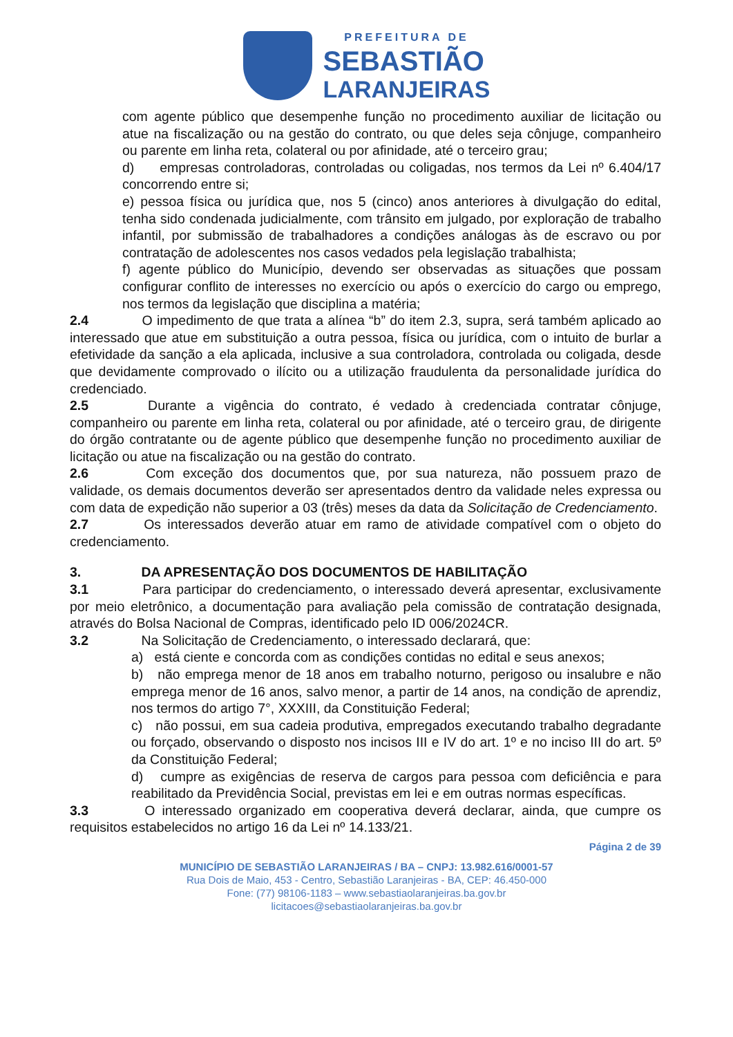PREFEITURA DE
SEBASTIÃO
LARANJEIRAS
com agente público que desempenhe função no procedimento auxiliar de licitação ou atue na fiscalização ou na gestão do contrato, ou que deles seja cônjuge, companheiro ou parente em linha reta, colateral ou por afinidade, até o terceiro grau;
d) empresas controladoras, controladas ou coligadas, nos termos da Lei nº 6.404/17 concorrendo entre si;
e) pessoa física ou jurídica que, nos 5 (cinco) anos anteriores à divulgação do edital, tenha sido condenada judicialmente, com trânsito em julgado, por exploração de trabalho infantil, por submissão de trabalhadores a condições análogas às de escravo ou por contratação de adolescentes nos casos vedados pela legislação trabalhista;
f) agente público do Município, devendo ser observadas as situações que possam configurar conflito de interesses no exercício ou após o exercício do cargo ou emprego, nos termos da legislação que disciplina a matéria;
2.4 O impedimento de que trata a alínea “b” do item 2.3, supra, será também aplicado ao interessado que atue em substituição a outra pessoa, física ou jurídica, com o intuito de burlar a efetividade da sanção a ela aplicada, inclusive a sua controladora, controlada ou coligada, desde que devidamente comprovado o ilícito ou a utilização fraudulenta da personalidade jurídica do credenciado.
2.5 Durante a vigência do contrato, é vedado à credenciada contratar cônjuge, companheiro ou parente em linha reta, colateral ou por afinidade, até o terceiro grau, de dirigente do órgão contratante ou de agente público que desempenhe função no procedimento auxiliar de licitação ou atue na fiscalização ou na gestão do contrato.
2.6 Com exceção dos documentos que, por sua natureza, não possuem prazo de validade, os demais documentos deverão ser apresentados dentro da validade neles expressa ou com data de expedição não superior a 03 (três) meses da data da Solicitação de Credenciamento.
2.7 Os interessados deverão atuar em ramo de atividade compatível com o objeto do credenciamento.
3. DA APRESENTAÇÃO DOS DOCUMENTOS DE HABILITAÇÃO
3.1 Para participar do credenciamento, o interessado deverá apresentar, exclusivamente por meio eletrônico, a documentação para avaliação pela comissão de contratação designada, através do Bolsa Nacional de Compras, identificado pelo ID 006/2024CR.
3.2 Na Solicitação de Credenciamento, o interessado declarará, que:
a) está ciente e concorda com as condições contidas no edital e seus anexos;
b) não emprega menor de 18 anos em trabalho noturno, perigoso ou insalubre e não emprega menor de 16 anos, salvo menor, a partir de 14 anos, na condição de aprendiz, nos termos do artigo 7°, XXXIII, da Constituição Federal;
c) não possui, em sua cadeia produtiva, empregados executando trabalho degradante ou forçado, observando o disposto nos incisos III e IV do art. 1º e no inciso III do art. 5º da Constituição Federal;
d) cumpre as exigências de reserva de cargos para pessoa com deficiência e para reabilitado da Previdência Social, previstas em lei e em outras normas específicas.
3.3 O interessado organizado em cooperativa deverá declarar, ainda, que cumpre os requisitos estabelecidos no artigo 16 da Lei nº 14.133/21.
Página 2 de 39
MUNICÍPIO DE SEBASTIÃO LARANJEIRAS / BA – CNPJ: 13.982.616/0001-57
Rua Dois de Maio, 453 - Centro, Sebastião Laranjeiras - BA, CEP: 46.450-000
Fone: (77) 98106-1183 – www.sebastiaolaranjeiras.ba.gov.br
licitacoes@sebastiaolaranjeiras.ba.gov.br